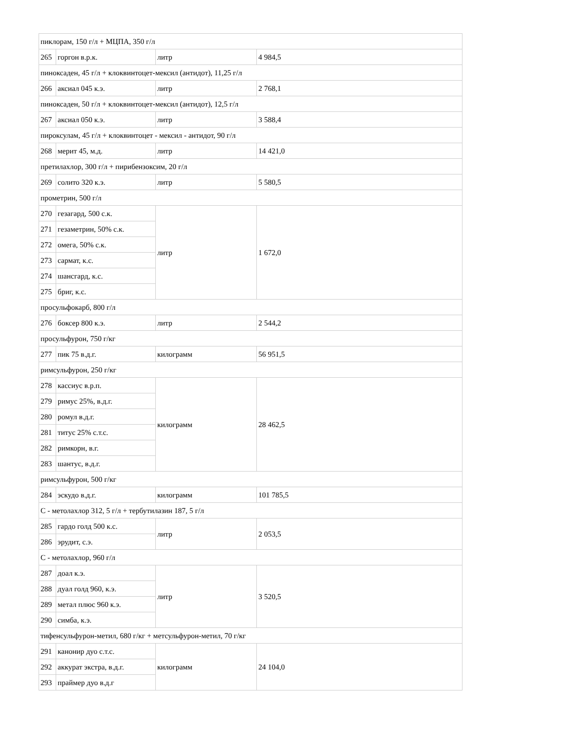| пиклорам, 150 г/л + МЦПА, 350 г/л | | | |
| 265 | горгон в.р.к. | литр | 4 984,5 |
| пиноксаден, 45 г/л + клоквинтоцет-мексил (антидот), 11,25 г/л | | | |
| 266 | аксиал 045 к.э. | литр | 2 768,1 |
| пиноксаден, 50 г/л + клоквинтоцет-мексил (антидот), 12,5 г/л | | | |
| 267 | аксиал 050 к.э. | литр | 3 588,4 |
| пироксулам, 45 г/л + клоквинтоцет - мексил - антидот, 90 г/л | | | |
| 268 | мерит 45, м.д. | литр | 14 421,0 |
| претилахлор, 300 г/л + пирибензоксим, 20 г/л | | | |
| 269 | солито 320 к.э. | литр | 5 580,5 |
| прометрин, 500 г/л | | | |
| 270 | гезагард, 500 с.к. | литр | 1 672,0 |
| 271 | гезаметрин, 50% с.к. | | |
| 272 | омега, 50% с.к. | | |
| 273 | сармат, к.с. | | |
| 274 | шансгард, к.с. | | |
| 275 | бриг, к.с. | | |
| просульфокарб, 800 г/л | | | |
| 276 | боксер 800 к.э. | литр | 2 544,2 |
| просульфурон, 750 г/кг | | | |
| 277 | пик 75 в.д.г. | килограмм | 56 951,5 |
| римсульфурон, 250 г/кг | | | |
| 278 | кассиус в.р.п. | килограмм | 28 462,5 |
| 279 | римус 25%, в.д.г. | | |
| 280 | ромул в.д.г. | | |
| 281 | титус 25% с.т.с. | | |
| 282 | римкорн, в.г. | | |
| 283 | шантус, в.д.г. | | |
| римсульфурон, 500 г/кг | | | |
| 284 | эскудо в.д.г. | килограмм | 101 785,5 |
| С - метолахлор 312, 5 г/л + тербутилазин 187, 5 г/л | | | |
| 285 | гардо голд 500 к.с. | литр | 2 053,5 |
| 286 | эрудит, с.э. | | |
| С - метолахлор, 960 г/л | | | |
| 287 | доал к.э. | литр | 3 520,5 |
| 288 | дуал голд 960, к.э. | | |
| 289 | метал плюс 960 к.э. | | |
| 290 | симба, к.э. | | |
| тифенсульфурон-метил, 680 г/кг + метсульфурон-метил, 70 г/кг | | | |
| 291 | канонир дуо с.т.с. | килограмм | 24 104,0 |
| 292 | аккурат экстра, в.д.г. | | |
| 293 | праймер дуо в.д.г | | |